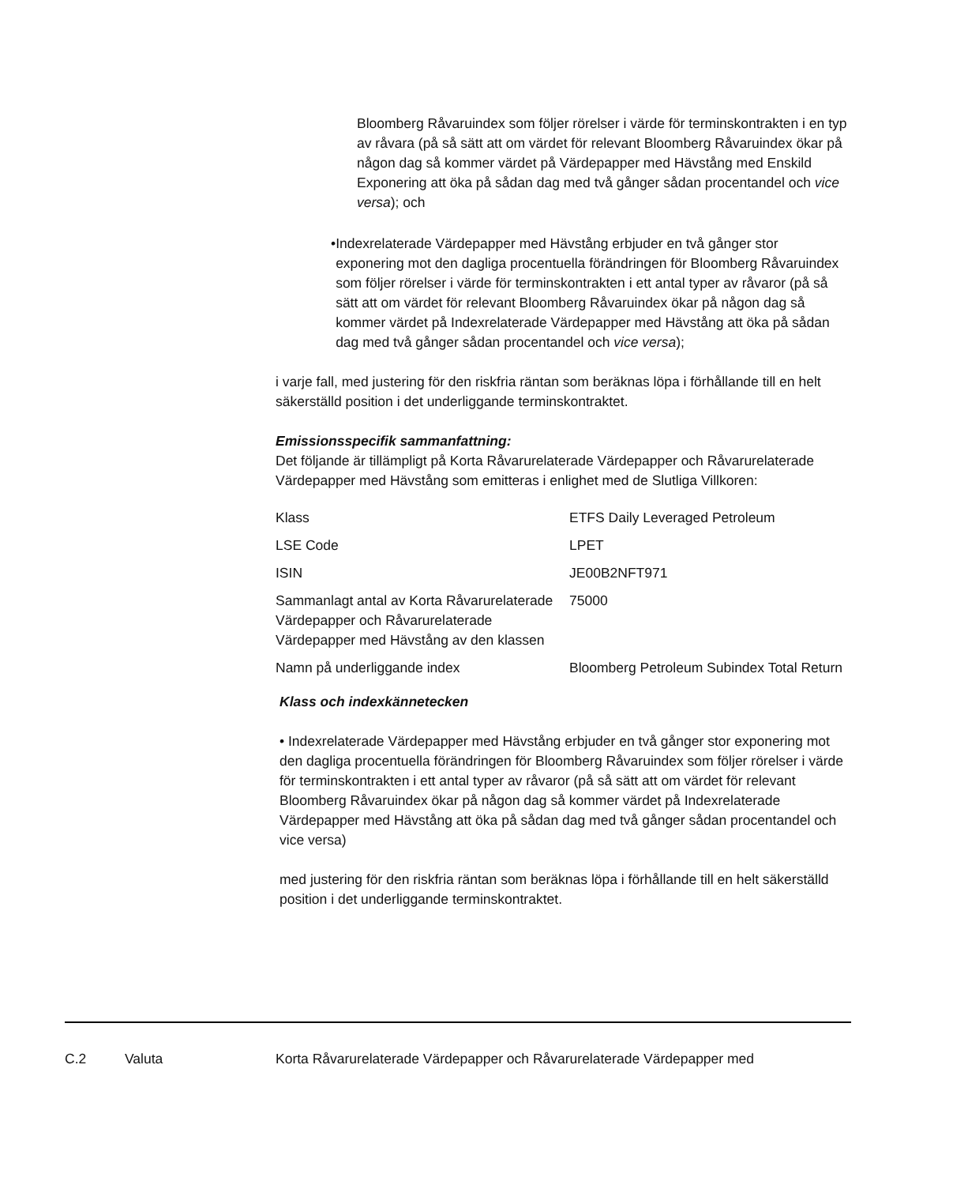Bloomberg Råvaruindex som följer rörelser i värde för terminskontrakten i en typ av råvara (på så sätt att om värdet för relevant Bloomberg Råvaruindex ökar på någon dag så kommer värdet på Värdepapper med Hävstång med Enskild Exponering att öka på sådan dag med två gånger sådan procentandel och vice versa); och
• Indexrelaterade Värdepapper med Hävstång erbjuder en två gånger stor exponering mot den dagliga procentuella förändringen för Bloomberg Råvaruindex som följer rörelser i värde för terminskontrakten i ett antal typer av råvaror (på så sätt att om värdet för relevant Bloomberg Råvaruindex ökar på någon dag så kommer värdet på Indexrelaterade Värdepapper med Hävstång att öka på sådan dag med två gånger sådan procentandel och vice versa);
i varje fall, med justering för den riskfria räntan som beräknas löpa i förhållande till en helt säkerställd position i det underliggande terminskontraktet.
Emissionsspecifik sammanfattning:
Det följande är tillämpligt på Korta Råvarurelaterade Värdepapper och Råvarurelaterade Värdepapper med Hävstång som emitteras i enlighet med de Slutliga Villkoren:
| Klass | ETFS Daily Leveraged Petroleum |
| LSE Code | LPET |
| ISIN | JE00B2NFT971 |
| Sammanlagt antal av Korta Råvarurelaterade Värdepapper och Råvarurelaterade Värdepapper med Hävstång av den klassen | 75000 |
| Namn på underliggande index | Bloomberg Petroleum Subindex Total Return |
Klass och indexkännetecken
• Indexrelaterade Värdepapper med Hävstång erbjuder en två gånger stor exponering mot den dagliga procentuella förändringen för Bloomberg Råvaruindex som följer rörelser i värde för terminskontrakten i ett antal typer av råvaror (på så sätt att om värdet för relevant Bloomberg Råvaruindex ökar på någon dag så kommer värdet på Indexrelaterade Värdepapper med Hävstång att öka på sådan dag med två gånger sådan procentandel och vice versa)
med justering för den riskfria räntan som beräknas löpa i förhållande till en helt säkerställd position i det underliggande terminskontraktet.
C.2 Valuta Korta Råvarurelaterade Värdepapper och Råvarurelaterade Värdepapper med